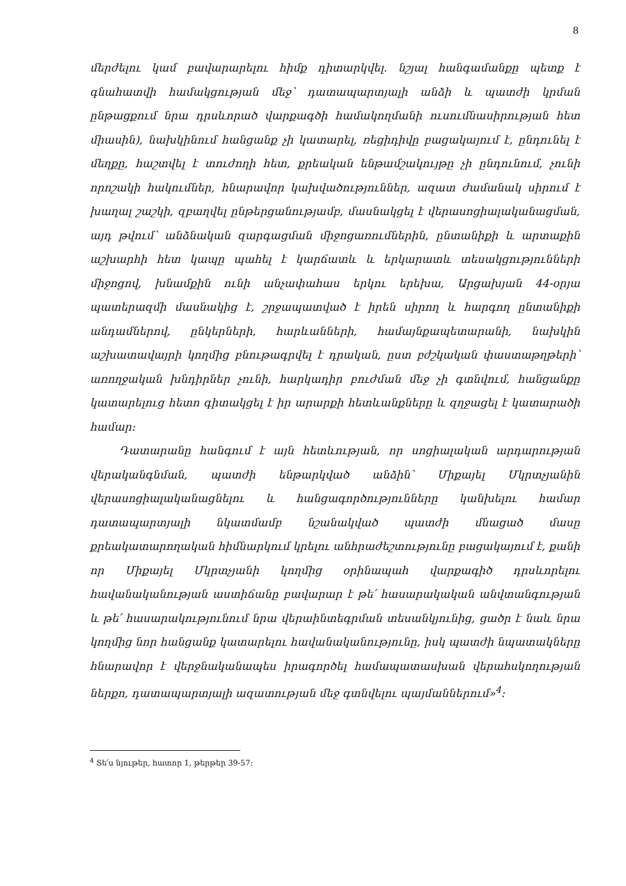8
մերժելու կամ բավարարելու հիմք դիտարկվել. նշյալ հանգամանքը պետք է գնահատվի համակցության մեջ՝ դատապարտյալի անձի և պատժի կրման ընթացքում նրա դրսևորած վարքագծի համակողմանի ուսումնասիրության հետ միասին), նախկինում հանցանք չի կատարել, ռեցիդիվը բացակայում է, ընդունել է մեղքը, հաշտվել է տուժողի հետ, քրեական ենթամշակույթը չի ընդունում, չունի որոշակի հակումներ, հնարավոր կախվածություններ, ազատ ժամանակ սիրում է խաղալ շաշկի, զբաղվել ընթերցանությամբ, մասնակցել է վերասոցիալականացման, այդ թվում՝ անձնական զարգացման միջոցառումներին, ընտանիքի և արտաքին աշխարհի հետ կապը պահել է կարճատև և երկարատև տեսակցությունների միջոցով, խնամքին ունի անչափահաս երկու երեխա, Արցախյան 44-օրյա պատերազմի մասնակից է, շրջապատված է իրեն սիրող և հարգող ընտանիքի անդամներով, ընկերների, հարևանների, համայնքապետարանի, նախկին աշխատավայրի կողմից բնութագրվել է դրական, ըստ բժշկական փաստաթղթերի՝ առողջական խնդիրներ չունի, հարկադիր բուժման մեջ չի գտնվում, հանցանքը կատարելուց հետո գիտակցել է իր արարքի հետևանքները և զղջացել է կատարածի համար:
Դատարանը հանգում է այն հետևության, որ սոցիալական արդարության վերականգնման, պատժի ենթարկված անձին՝ Միքայել Մկրտչյանին վերասոցիալականացնելու և հանցագործությունները կանխելու համար դատապարտյալի նկատմամբ նշանակված պատժի մնացած մասը քրեակատարողական հիմնարկում կրելու անհրաժեշտությունը բացակայում է, քանի որ Միքայել Մկրտչյանի կողմից օրինապահ վարքագիծ դրսևորելու հավանականության աստիճանը բավարար է թե՛ հասարակական անվտանգության և թե՛ հասարակությունում նրա վերաինտեգրման տեսանկյունից, ցածր է նաև նրա կողմից նոր հանցանք կատարելու հավանականությունը, իսկ պատժի նպատակները հնարավոր է վերջնականապես իրագործել համապատասխան վերահսկողության ներքո, դատապարտյալի ազատության մեջ գտնվելու պայմաններում»<sup>4</sup>:
<sup>4</sup> Տե՛ս նյութեր, հատոր 1, թերթեր 39-57: